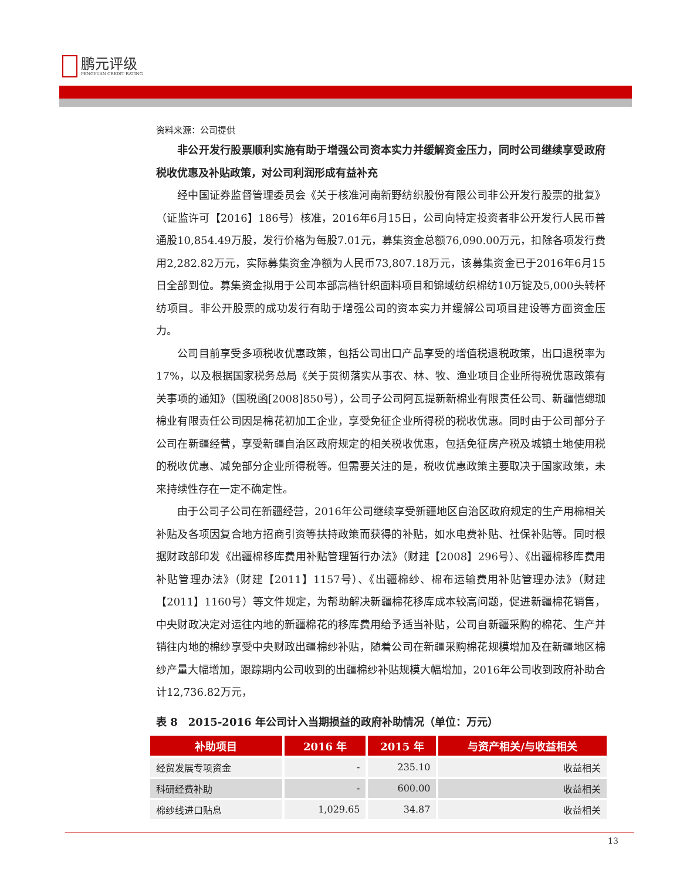鹏元评级
PENGYUAN CREDIT RATING
资料来源：公司提供
非公开发行股票顺利实施有助于增强公司资本实力并缓解资金压力，同时公司继续享受政府税收优惠及补贴政策，对公司利润形成有益补充
经中国证券监督管理委员会《关于核准河南新野纺织股份有限公司非公开发行股票的批复》（证监许可【2016】186号）核准，2016年6月15日，公司向特定投资者非公开发行人民币普通股10,854.49万股，发行价格为每股7.01元，募集资金总额76,090.00万元，扣除各项发行费用2,282.82万元，实际募集资金净额为人民币73,807.18万元，该募集资金已于2016年6月15日全部到位。募集资金拟用于公司本部高档针织面料项目和锦域纺织棉纺10万锭及5,000头转杯纺项目。非公开股票的成功发行有助于增强公司的资本实力并缓解公司项目建设等方面资金压力。
公司目前享受多项税收优惠政策，包括公司出口产品享受的增值税退税政策，出口退税率为17%，以及根据国家税务总局《关于贯彻落实从事农、林、牧、渔业项目企业所得税优惠政策有关事项的通知》（国税函[2008]850号），公司子公司阿瓦提新新棉业有限责任公司、新疆恺缌珈棉业有限责任公司因是棉花初加工企业，享受免征企业所得税的税收优惠。同时由于公司部分子公司在新疆经营，享受新疆自治区政府规定的相关税收优惠，包括免征房产税及城镇土地使用税的税收优惠、减免部分企业所得税等。但需要关注的是，税收优惠政策主要取决于国家政策，未来持续性存在一定不确定性。
由于公司子公司在新疆经营，2016年公司继续享受新疆地区自治区政府规定的生产用棉相关补贴及各项因复合地方招商引资等扶持政策而获得的补贴，如水电费补贴、社保补贴等。同时根据财政部印发《出疆棉移库费用补贴管理暂行办法》（财建【2008】296号）、《出疆棉移库费用补贴管理办法》（财建【2011】1157号）、《出疆棉纱、棉布运输费用补贴管理办法》（财建【2011】1160号）等文件规定，为帮助解决新疆棉花移库成本较高问题，促进新疆棉花销售，中央财政决定对运往内地的新疆棉花的移库费用给予适当补贴，公司自新疆采购的棉花、生产并销往内地的棉纱享受中央财政出疆棉纱补贴，随着公司在新疆采购棉花规模增加及在新疆地区棉纱产量大幅增加，跟踪期内公司收到的出疆棉纱补贴规模大幅增加，2016年公司收到政府补助合计12,736.82万元，
表 8　2015-2016 年公司计入当期损益的政府补助情况（单位：万元）
| 补助项目 | 2016 年 | 2015 年 | 与资产相关/与收益相关 |
| --- | --- | --- | --- |
| 经贸发展专项资金 | - | 235.10 | 收益相关 |
| 科研经费补助 | - | 600.00 | 收益相关 |
| 棉纱线进口贴息 | 1,029.65 | 34.87 | 收益相关 |
13